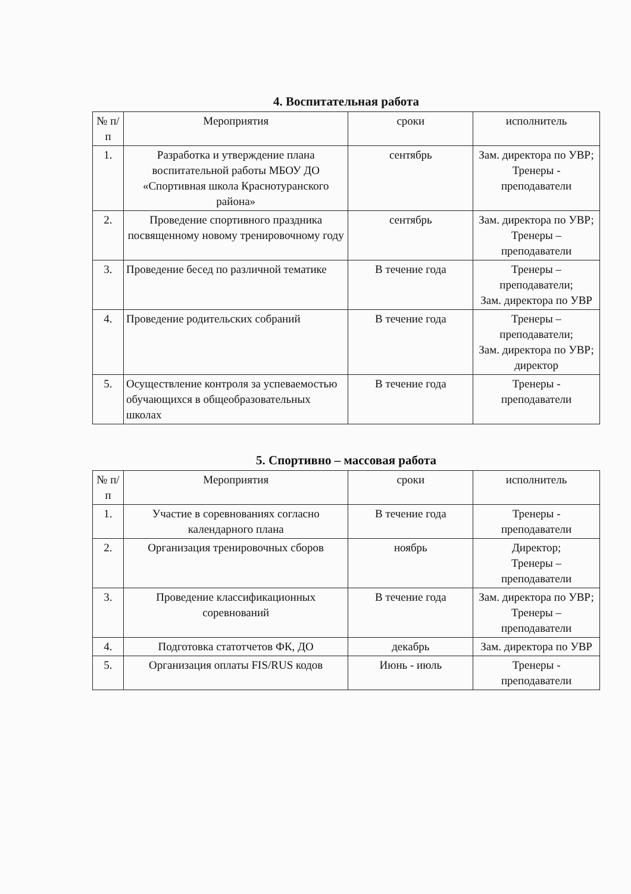4. Воспитательная работа
| № п/п | Мероприятия | сроки | исполнитель |
| --- | --- | --- | --- |
| 1. | Разработка и утверждение плана воспитательной работы МБОУ ДО «Спортивная школа Краснотуранского района» | сентябрь | Зам. директора по УВР; Тренеры - преподаватели |
| 2. | Проведение спортивного праздника посвященному новому тренировочному году | сентябрь | Зам. директора по УВР; Тренеры – преподаватели |
| 3. | Проведение бесед по различной тематике | В течение года | Тренеры – преподаватели; Зам. директора по УВР |
| 4. | Проведение родительских собраний | В течение года | Тренеры – преподаватели; Зам. директора по УВР; директор |
| 5. | Осуществление контроля за успеваемостью обучающихся в общеобразовательных школах | В течение года | Тренеры - преподаватели |
5. Спортивно – массовая работа
| № п/п | Мероприятия | сроки | исполнитель |
| --- | --- | --- | --- |
| 1. | Участие в соревнованиях согласно календарного плана | В течение года | Тренеры - преподаватели |
| 2. | Организация тренировочных сборов | ноябрь | Директор; Тренеры – преподаватели |
| 3. | Проведение классификационных соревнований | В течение года | Зам. директора по УВР; Тренеры – преподаватели |
| 4. | Подготовка статотчетов ФК, ДО | декабрь | Зам. директора по УВР |
| 5. | Организация оплаты FIS/RUS кодов | Июнь - июль | Тренеры - преподаватели |